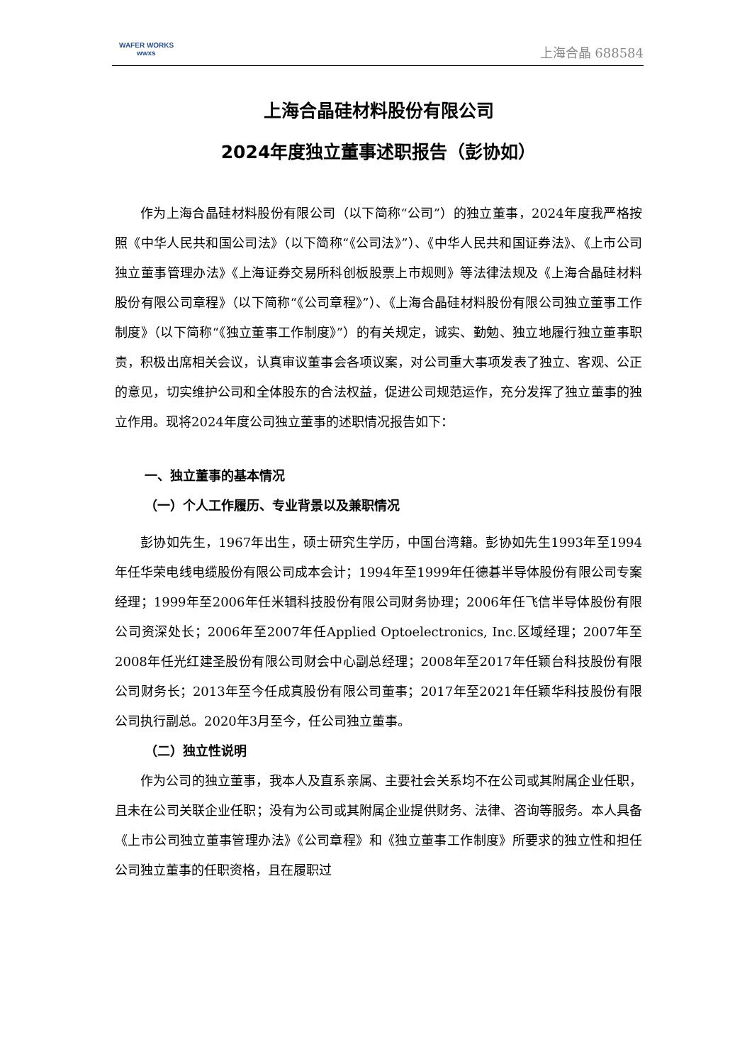WAFER WORKS
wwxs
上海合晶 688584
上海合晶硅材料股份有限公司
2024年度独立董事述职报告（彭协如）
作为上海合晶硅材料股份有限公司（以下简称“公司”）的独立董事，2024年度我严格按照《中华人民共和国公司法》（以下简称“《公司法》”）、《中华人民共和国证券法》、《上市公司独立董事管理办法》《上海证券交易所科创板股票上市规则》等法律法规及《上海合晶硅材料股份有限公司章程》（以下简称“《公司章程》”）、《上海合晶硅材料股份有限公司独立董事工作制度》（以下简称“《独立董事工作制度》”）的有关规定，诚实、勤勉、独立地履行独立董事职责，积极出席相关会议，认真审议董事会各项议案，对公司重大事项发表了独立、客观、公正的意见，切实维护公司和全体股东的合法权益，促进公司规范运作，充分发挥了独立董事的独立作用。现将2024年度公司独立董事的述职情况报告如下：
一、独立董事的基本情况
（一）个人工作履历、专业背景以及兼职情况
彭协如先生，1967年出生，硕士研究生学历，中国台湾籍。彭协如先生1993年至1994年任华荣电线电缆股份有限公司成本会计；1994年至1999年任德碁半导体股份有限公司专案经理；1999年至2006年任米辑科技股份有限公司财务协理；2006年任飞信半导体股份有限公司资深处长；2006年至2007年任Applied Optoelectronics, Inc.区域经理；2007年至2008年任光红建圣股份有限公司财会中心副总经理；2008年至2017年任颖台科技股份有限公司财务长；2013年至今任成真股份有限公司董事；2017年至2021年任颖华科技股份有限公司执行副总。2020年3月至今，任公司独立董事。
（二）独立性说明
作为公司的独立董事，我本人及直系亲属、主要社会关系均不在公司或其附属企业任职，且未在公司关联企业任职；没有为公司或其附属企业提供财务、法律、咨询等服务。本人具备《上市公司独立董事管理办法》《公司章程》和《独立董事工作制度》所要求的独立性和担任公司独立董事的任职资格，且在履职过